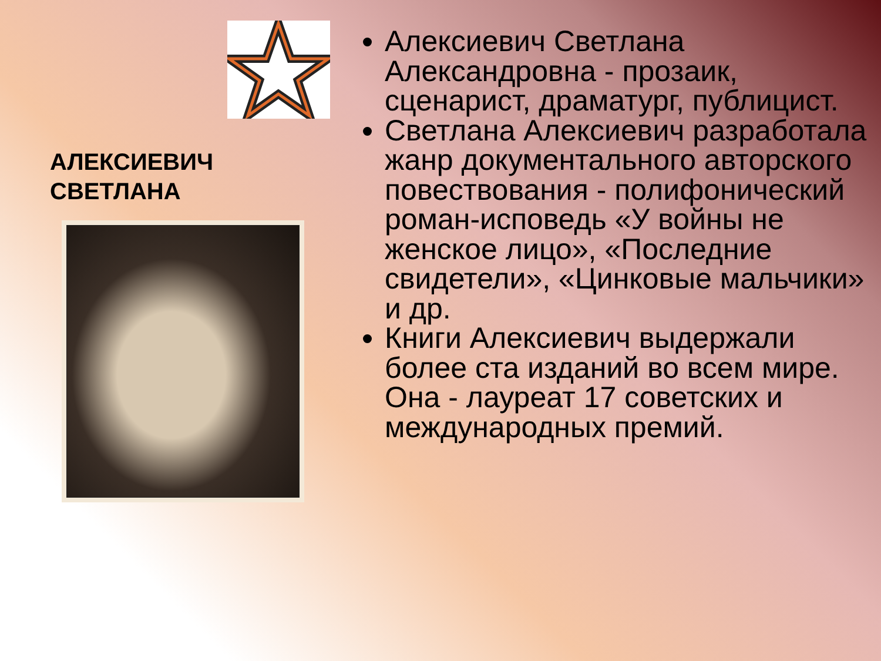АЛЕКСИЕВИЧ
СВЕТЛАНА
Алексиевич Светлана Александровна - прозаик, сценарист, драматург, публицист.
Светлана Алексиевич разработала жанр документального авторского повествования - полифонический роман-исповедь «У войны не женское лицо», «Последние свидетели», «Цинковые мальчики» и др.
Книги Алексиевич выдержали более ста изданий во всем мире. Она - лауреат 17 советских и международных премий.